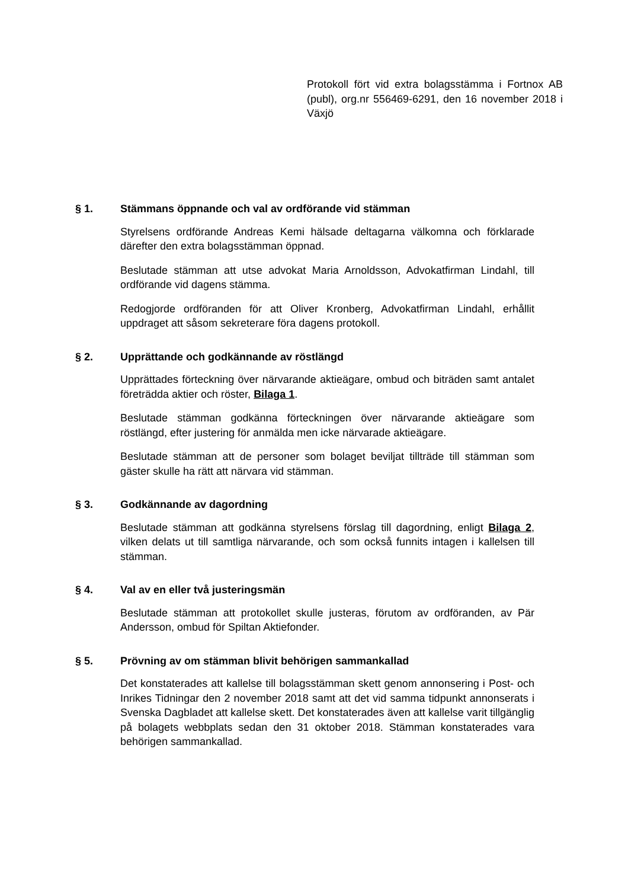Protokoll fört vid extra bolagsstämma i Fortnox AB (publ), org.nr 556469-6291, den 16 november 2018 i Växjö
§ 1. Stämmans öppnande och val av ordförande vid stämman
Styrelsens ordförande Andreas Kemi hälsade deltagarna välkomna och förklarade därefter den extra bolagsstämman öppnad.
Beslutade stämman att utse advokat Maria Arnoldsson, Advokatfirman Lindahl, till ordförande vid dagens stämma.
Redogjorde ordföranden för att Oliver Kronberg, Advokatfirman Lindahl, erhållit uppdraget att såsom sekreterare föra dagens protokoll.
§ 2. Upprättande och godkännande av röstlängd
Upprättades förteckning över närvarande aktieägare, ombud och biträden samt antalet företrädda aktier och röster, Bilaga 1.
Beslutade stämman godkänna förteckningen över närvarande aktieägare som röstlängd, efter justering för anmälda men icke närvarade aktieägare.
Beslutade stämman att de personer som bolaget beviljat tillträde till stämman som gäster skulle ha rätt att närvara vid stämman.
§ 3. Godkännande av dagordning
Beslutade stämman att godkänna styrelsens förslag till dagordning, enligt Bilaga 2, vilken delats ut till samtliga närvarande, och som också funnits intagen i kallelsen till stämman.
§ 4. Val av en eller två justeringsmän
Beslutade stämman att protokollet skulle justeras, förutom av ordföranden, av Pär Andersson, ombud för Spiltan Aktiefonder.
§ 5. Prövning av om stämman blivit behörigen sammankallad
Det konstaterades att kallelse till bolagsstämman skett genom annonsering i Post- och Inrikes Tidningar den 2 november 2018 samt att det vid samma tidpunkt annonserats i Svenska Dagbladet att kallelse skett. Det konstaterades även att kallelse varit tillgänglig på bolagets webbplats sedan den 31 oktober 2018. Stämman konstaterades vara behörigen sammankallad.